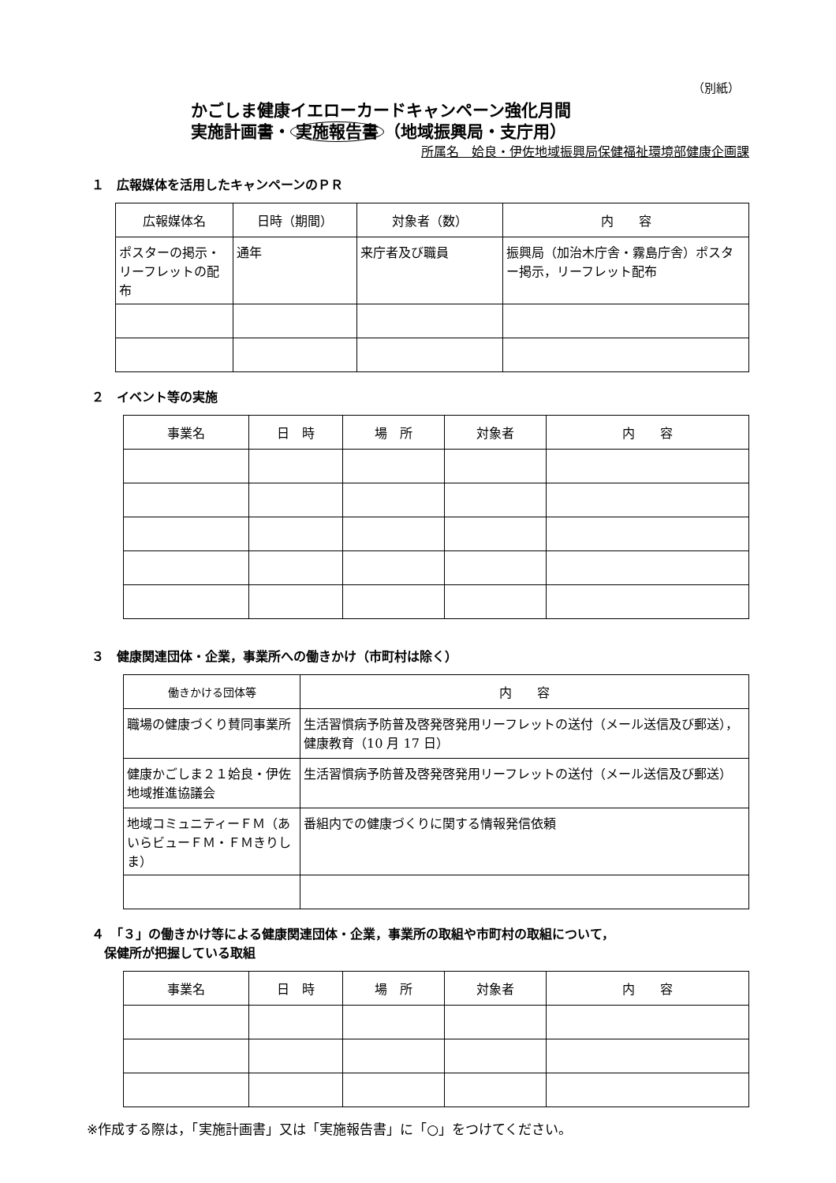（別紙）
かごしま健康イエローカードキャンペーン強化月間
実施計画書・ 実施報告書 （地域振興局・支庁用）
所属名　姶良・伊佐地域振興局保健福祉環境部健康企画課
１　広報媒体を活用したキャンペーンのＰＲ
| 広報媒体名 | 日時（期間） | 対象者（数） | 内 容 |
| --- | --- | --- | --- |
| ポスターの掲示・リーフレットの配布 | 通年 | 来庁者及び職員 | 振興局（加治木庁舎・霧島庁舎）ポスター掲示，リーフレット配布 |
２　イベント等の実施
| 事業名 | 日 時 | 場 所 | 対象者 | 内 容 |
| --- | --- | --- | --- | --- |
３　健康関連団体・企業，事業所への働きかけ（市町村は除く）
| 働きかける団体等 | 内 容 |
| --- | --- |
| 職場の健康づくり賛同事業所 | 生活習慣病予防普及啓発啓発用リーフレットの送付（メール送信及び郵送），健康教育（10 月 17 日） |
| 健康かごしま２１姶良・伊佐地域推進協議会 | 生活習慣病予防普及啓発啓発用リーフレットの送付（メール送信及び郵送） |
| 地域コミュニティーＦＭ（あいらビューＦＭ・ＦＭきりしま） | 番組内での健康づくりに関する情報発信依頼 |
４　「３」の働きかけ等による健康関連団体・企業，事業所の取組や市町村の取組について，
　保健所が把握している取組
| 事業名 | 日 時 | 場 所 | 対象者 | 内 容 |
| --- | --- | --- | --- | --- |
※作成する際は，「実施計画書」又は「実施報告書」に「○」をつけてください。